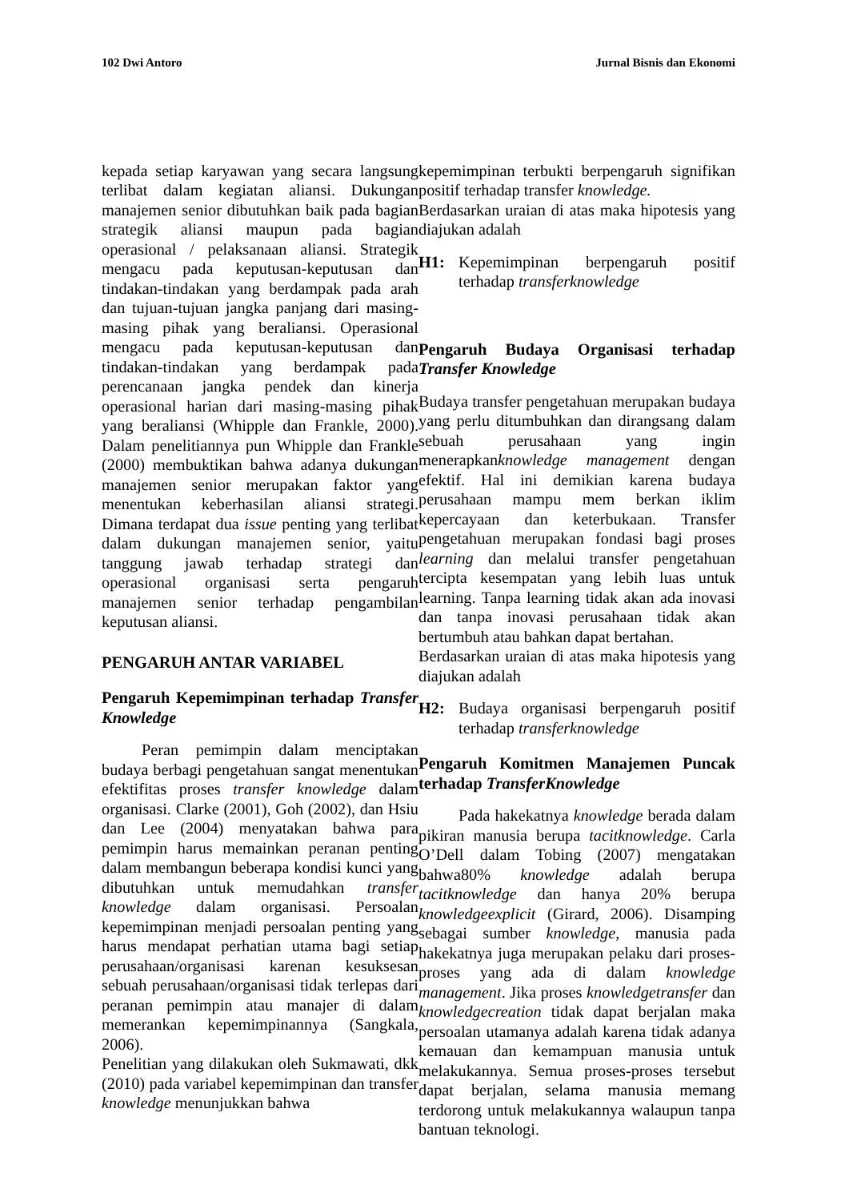102 Dwi Antoro Jurnal Bisnis dan Ekonomi
kepada setiap karyawan yang secara langsung terlibat dalam kegiatan aliansi. Dukungan manajemen senior dibutuhkan baik pada bagian strategik aliansi maupun pada bagian operasional / pelaksanaan aliansi. Strategik mengacu pada keputusan-keputusan dan tindakan-tindakan yang berdampak pada arah dan tujuan-tujuan jangka panjang dari masing-masing pihak yang beraliansi. Operasional mengacu pada keputusan-keputusan dan tindakan-tindakan yang berdampak pada perencanaan jangka pendek dan kinerja operasional harian dari masing-masing pihak yang beraliansi (Whipple dan Frankle, 2000). Dalam penelitiannya pun Whipple dan Frankle (2000) membuktikan bahwa adanya dukungan manajemen senior merupakan faktor yang menentukan keberhasilan aliansi strategi. Dimana terdapat dua issue penting yang terlibat dalam dukungan manajemen senior, yaitu tanggung jawab terhadap strategi dan operasional organisasi serta pengaruh manajemen senior terhadap pengambilan keputusan aliansi.
PENGARUH ANTAR VARIABEL
Pengaruh Kepemimpinan terhadap Transfer Knowledge
Peran pemimpin dalam menciptakan budaya berbagi pengetahuan sangat menentukan efektifitas proses transfer knowledge dalam organisasi. Clarke (2001), Goh (2002), dan Hsiu dan Lee (2004) menyatakan bahwa para pemimpin harus memainkan peranan penting dalam membangun beberapa kondisi kunci yang dibutuhkan untuk memudahkan transfer knowledge dalam organisasi. Persoalan kepemimpinan menjadi persoalan penting yang harus mendapat perhatian utama bagi setiap perusahaan/organisasi karenan kesuksesan sebuah perusahaan/organisasi tidak terlepas dari peranan pemimpin atau manajer di dalam memerankan kepemimpinannya (Sangkala, 2006).
Penelitian yang dilakukan oleh Sukmawati, dkk (2010) pada variabel kepemimpinan dan transfer knowledge menunjukkan bahwa
kepemimpinan terbukti berpengaruh signifikan positif terhadap transfer knowledge.
Berdasarkan uraian di atas maka hipotesis yang diajukan adalah
H1: Kepemimpinan berpengaruh positif terhadap transferknowledge
Pengaruh Budaya Organisasi terhadap Transfer Knowledge
Budaya transfer pengetahuan merupakan budaya yang perlu ditumbuhkan dan dirangsang dalam sebuah perusahaan yang ingin menerapkanknowledge management dengan efektif. Hal ini demikian karena budaya perusahaan mampu mem berkan iklim kepercayaan dan keterbukaan. Transfer pengetahuan merupakan fondasi bagi proses learning dan melalui transfer pengetahuan tercipta kesempatan yang lebih luas untuk learning. Tanpa learning tidak akan ada inovasi dan tanpa inovasi perusahaan tidak akan bertumbuh atau bahkan dapat bertahan.
Berdasarkan uraian di atas maka hipotesis yang diajukan adalah
H2: Budaya organisasi berpengaruh positif terhadap transferknowledge
Pengaruh Komitmen Manajemen Puncak terhadap TransferKnowledge
Pada hakekatnya knowledge berada dalam pikiran manusia berupa tacitknowledge. Carla O’Dell dalam Tobing (2007) mengatakan bahwa80% knowledge adalah berupa tacitknowledge dan hanya 20% berupa knowledgeexplicit (Girard, 2006). Disamping sebagai sumber knowledge, manusia pada hakekatnya juga merupakan pelaku dari proses-proses yang ada di dalam knowledge management. Jika proses knowledgetransfer dan knowledgecreation tidak dapat berjalan maka persoalan utamanya adalah karena tidak adanya kemauan dan kemampuan manusia untuk melakukannya. Semua proses-proses tersebut dapat berjalan, selama manusia memang terdorong untuk melakukannya walaupun tanpa bantuan teknologi.